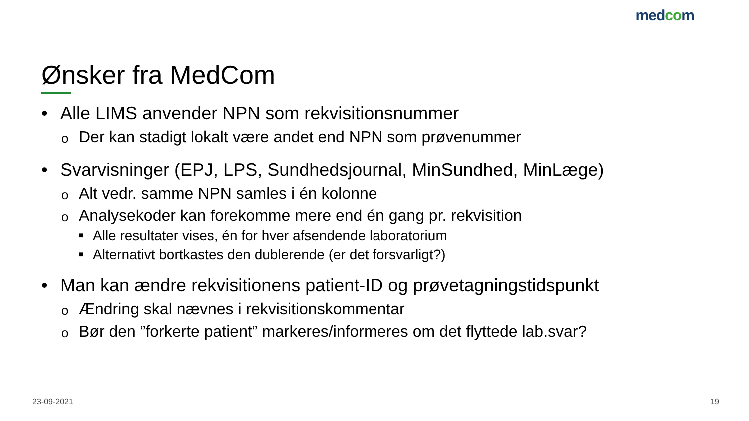medcom
Ønsker fra MedCom
• Alle LIMS anvender NPN som rekvisitionsnummer
o Der kan stadigt lokalt være andet end NPN som prøvenummer
• Svarvisninger (EPJ, LPS, Sundhedsjournal, MinSundhed, MinLæge)
o Alt vedr. samme NPN samles i én kolonne
o Analysekoder kan forekomme mere end én gang pr. rekvisition
■ Alle resultater vises, én for hver afsendende laboratorium
■ Alternativt bortkastes den dublerende (er det forsvarligt?)
• Man kan ændre rekvisitionens patient-ID og prøvetagningstidspunkt
o Ændring skal nævnes i rekvisitionskommentar
o Bør den ”forkerte patient” markeres/informeres om det flyttede lab.svar?
23-09-2021 19